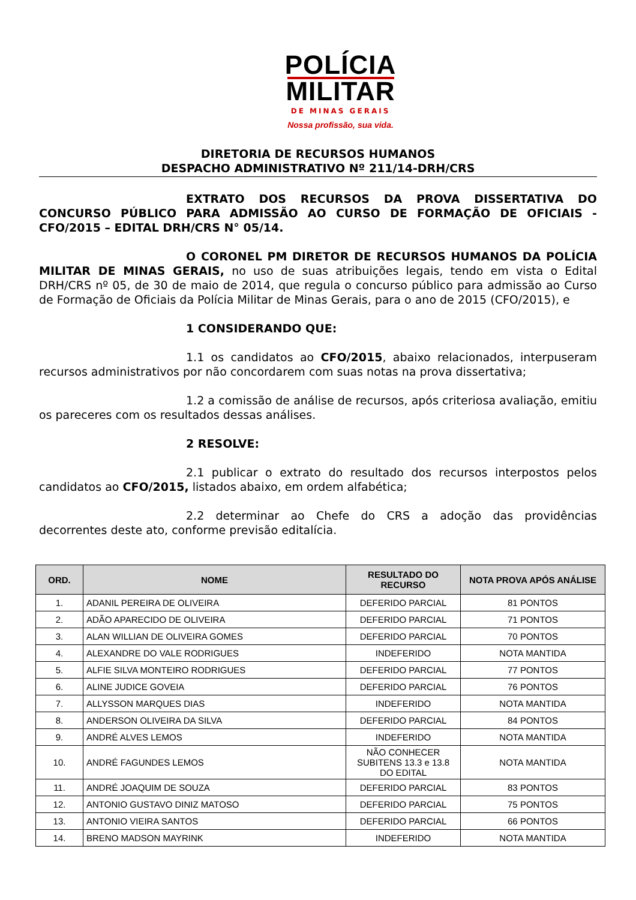POLÍCIA
MILITAR
DE MINAS GERAIS
Nossa profissão, sua vida.
DIRETORIA DE RECURSOS HUMANOS
DESPACHO ADMINISTRATIVO Nº 211/14-DRH/CRS
EXTRATO DOS RECURSOS DA PROVA DISSERTATIVA DO CONCURSO PÚBLICO PARA ADMISSÃO AO CURSO DE FORMAÇÃO DE OFICIAIS - CFO/2015 – EDITAL DRH/CRS N° 05/14.
O CORONEL PM DIRETOR DE RECURSOS HUMANOS DA POLÍCIA MILITAR DE MINAS GERAIS, no uso de suas atribuições legais, tendo em vista o Edital DRH/CRS nº 05, de 30 de maio de 2014, que regula o concurso público para admissão ao Curso de Formação de Oficiais da Polícia Militar de Minas Gerais, para o ano de 2015 (CFO/2015), e
1 CONSIDERANDO QUE:
1.1 os candidatos ao CFO/2015, abaixo relacionados, interpuseram recursos administrativos por não concordarem com suas notas na prova dissertativa;
1.2 a comissão de análise de recursos, após criteriosa avaliação, emitiu os pareceres com os resultados dessas análises.
2 RESOLVE:
2.1 publicar o extrato do resultado dos recursos interpostos pelos candidatos ao CFO/2015, listados abaixo, em ordem alfabética;
2.2 determinar ao Chefe do CRS a adoção das providências decorrentes deste ato, conforme previsão editalícia.
| ORD. | NOME | RESULTADO DO RECURSO | NOTA PROVA APÓS ANÁLISE |
| --- | --- | --- | --- |
| 1. | ADANIL PEREIRA DE OLIVEIRA | DEFERIDO PARCIAL | 81 PONTOS |
| 2. | ADÃO APARECIDO DE OLIVEIRA | DEFERIDO PARCIAL | 71 PONTOS |
| 3. | ALAN WILLIAN DE OLIVEIRA GOMES | DEFERIDO PARCIAL | 70 PONTOS |
| 4. | ALEXANDRE DO VALE RODRIGUES | INDEFERIDO | NOTA MANTIDA |
| 5. | ALFIE SILVA MONTEIRO RODRIGUES | DEFERIDO PARCIAL | 77 PONTOS |
| 6. | ALINE JUDICE GOVEIA | DEFERIDO PARCIAL | 76 PONTOS |
| 7. | ALLYSSON MARQUES DIAS | INDEFERIDO | NOTA MANTIDA |
| 8. | ANDERSON OLIVEIRA DA SILVA | DEFERIDO PARCIAL | 84 PONTOS |
| 9. | ANDRÉ ALVES LEMOS | INDEFERIDO | NOTA MANTIDA |
| 10. | ANDRÉ FAGUNDES LEMOS | NÃO CONHECER SUBITENS 13.3 e 13.8 DO EDITAL | NOTA MANTIDA |
| 11. | ANDRÉ JOAQUIM DE SOUZA | DEFERIDO PARCIAL | 83 PONTOS |
| 12. | ANTONIO GUSTAVO DINIZ MATOSO | DEFERIDO PARCIAL | 75 PONTOS |
| 13. | ANTONIO VIEIRA SANTOS | DEFERIDO PARCIAL | 66 PONTOS |
| 14. | BRENO MADSON MAYRINK | INDEFERIDO | NOTA MANTIDA |